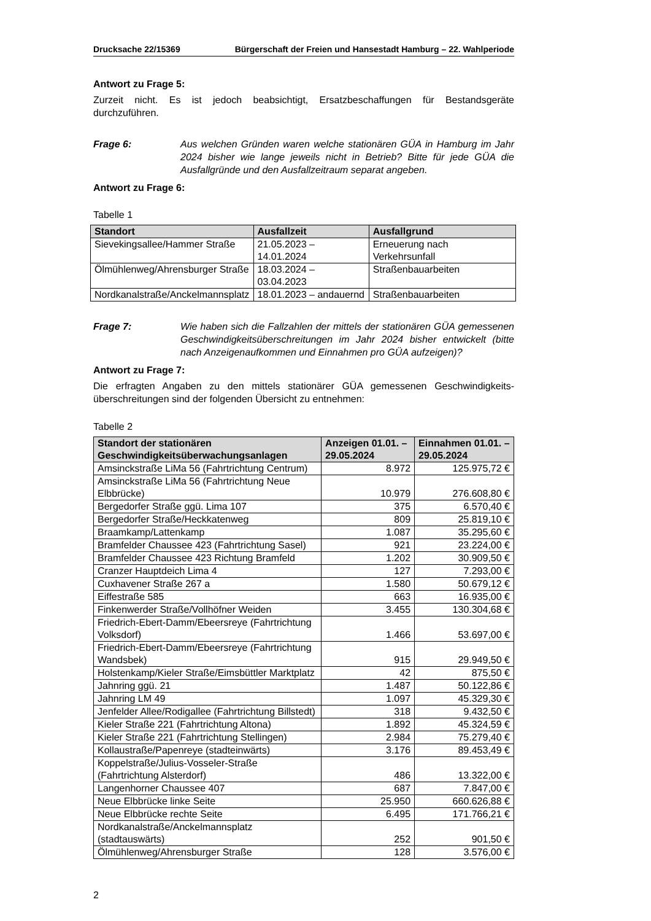Drucksache 22/15369 Bürgerschaft der Freien und Hansestadt Hamburg – 22. Wahlperiode
Antwort zu Frage 5:
Zurzeit nicht. Es ist jedoch beabsichtigt, Ersatzbeschaffungen für Bestandsgeräte durchzuführen.
Frage 6: Aus welchen Gründen waren welche stationären GÜA in Hamburg im Jahr 2024 bisher wie lange jeweils nicht in Betrieb? Bitte für jede GÜA die Ausfallgründe und den Ausfallzeitraum separat angeben.
Antwort zu Frage 6:
Tabelle 1
| Standort | Ausfallzeit | Ausfallgrund |
| --- | --- | --- |
| Sievekingsallee/Hammer Straße | 21.05.2023 – 14.01.2024 | Erneuerung nach Verkehrsunfall |
| Ölmühlenweg/Ahrensburger Straße | 18.03.2024 – 03.04.2023 | Straßenbauarbeiten |
| Nordkanalstraße/Anckelmannsplatz | 18.01.2023 – andauernd | Straßenbauarbeiten |
Frage 7: Wie haben sich die Fallzahlen der mittels der stationären GÜA gemessenen Geschwindigkeitsüberschreitungen im Jahr 2024 bisher entwickelt (bitte nach Anzeigenaufkommen und Einnahmen pro GÜA aufzeigen)?
Antwort zu Frage 7:
Die erfragten Angaben zu den mittels stationärer GÜA gemessenen Geschwindigkeits­überschreitungen sind der folgenden Übersicht zu entnehmen:
Tabelle 2
| Standort der stationären Geschwindigkeitsüberwa­chungsanlagen | Anzeigen 01.01. – 29.05.2024 | Einnahmen 01.01. – 29.05.2024 |
| --- | --- | --- |
| Amsinckstraße LiMa 56 (Fahrtrichtung Centrum) | 8.972 | 125.975,72 € |
| Amsinckstraße LiMa 56 (Fahrtrichtung Neue Elbbrücke) | 10.979 | 276.608,80 € |
| Bergedorfer Straße ggü. Lima 107 | 375 | 6.570,40 € |
| Bergedorfer Straße/Heckkatenweg | 809 | 25.819,10 € |
| Braamkamp/Lattenkamp | 1.087 | 35.295,60 € |
| Bramfelder Chaussee 423 (Fahrtrichtung Sasel) | 921 | 23.224,00 € |
| Bramfelder Chaussee 423 Richtung Bramfeld | 1.202 | 30.909,50 € |
| Cranzer Hauptdeich Lima 4 | 127 | 7.293,00 € |
| Cuxhavener Straße 267 a | 1.580 | 50.679,12 € |
| Eiffestraße 585 | 663 | 16.935,00 € |
| Finkenwerder Straße/Vollhöfner Weiden | 3.455 | 130.304,68 € |
| Friedrich-Ebert-Damm/Ebeersreye (Fahrtrichtung Volksdorf) | 1.466 | 53.697,00 € |
| Friedrich-Ebert-Damm/Ebeersreye (Fahrtrichtung Wandsbek) | 915 | 29.949,50 € |
| Holstenkamp/Kieler Straße/Eimsbüttler Marktplatz | 42 | 875,50 € |
| Jahnring ggü. 21 | 1.487 | 50.122,86 € |
| Jahnring LM 49 | 1.097 | 45.329,30 € |
| Jenfelder Allee/Rodigallee (Fahrtrichtung Billstedt) | 318 | 9.432,50 € |
| Kieler Straße 221 (Fahrtrichtung Altona) | 1.892 | 45.324,59 € |
| Kieler Straße 221 (Fahrtrichtung Stellingen) | 2.984 | 75.279,40 € |
| Kollaustraße/Papenreye (stadteinwärts) | 3.176 | 89.453,49 € |
| Koppelstraße/Julius-Vosseler-Straße (Fahrtrichtung Alsterdorf) | 486 | 13.322,00 € |
| Langenhorner Chaussee 407 | 687 | 7.847,00 € |
| Neue Elbbrücke linke Seite | 25.950 | 660.626,88 € |
| Neue Elbbrücke rechte Seite | 6.495 | 171.766,21 € |
| Nordkanalstraße/Anckelmannsplatz (stadtauswärts) | 252 | 901,50 € |
| Ölmühlenweg/Ahrensburger Straße | 128 | 3.576,00 € |
2